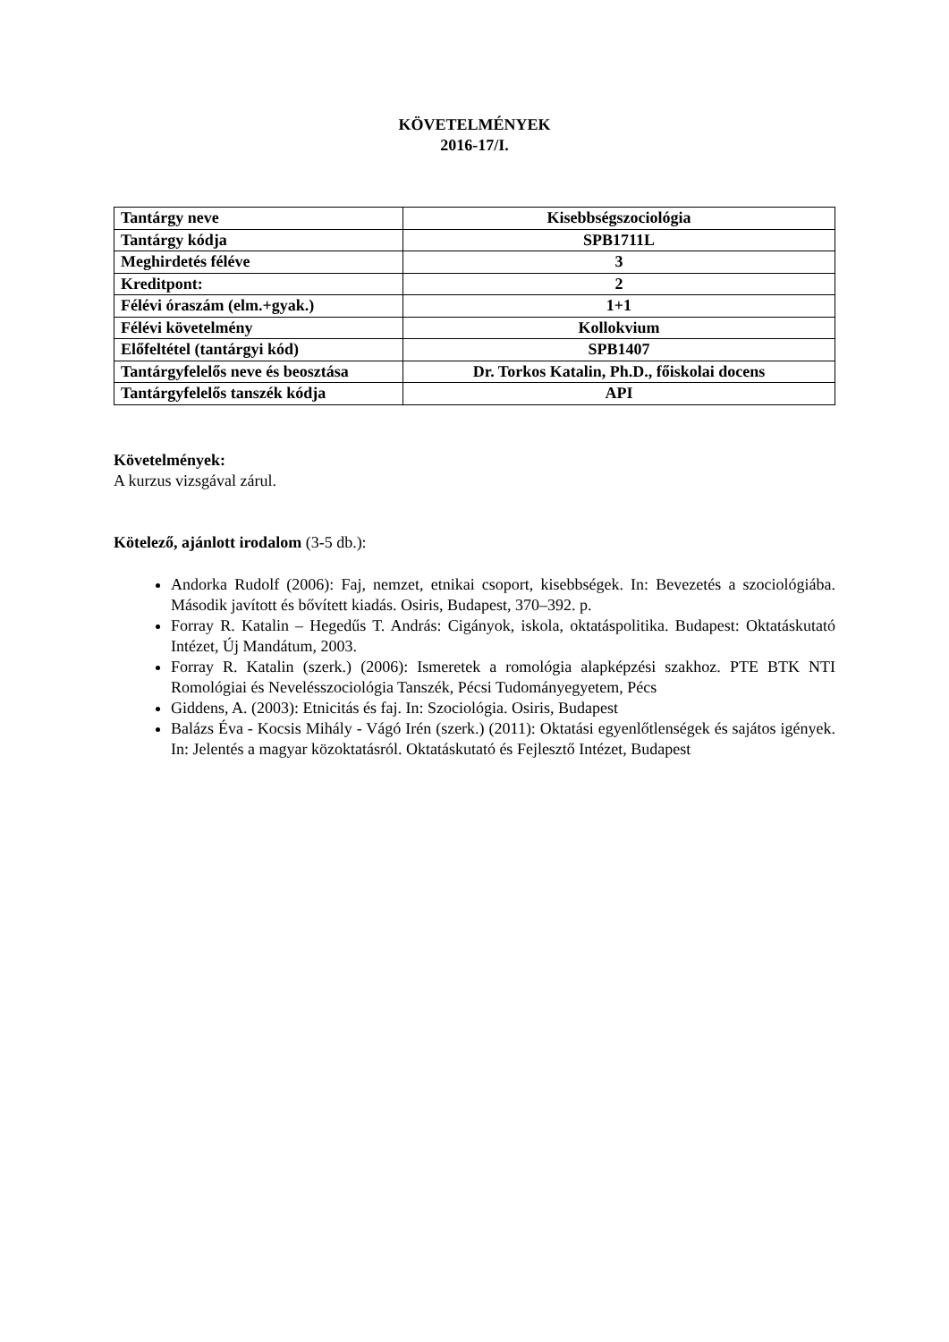KÖVETELMÉNYEK
2016-17/I.
| Tantárgy neve | Kisebbségszociológia |
| Tantárgy kódja | SPB1711L |
| Meghirdetés féléve | 3 |
| Kreditpont: | 2 |
| Félévi óraszám (elm.+gyak.) | 1+1 |
| Félévi követelmény | Kollokvium |
| Előfeltétel (tantárgyi kód) | SPB1407 |
| Tantárgyfelelős neve és beosztása | Dr. Torkos Katalin, Ph.D., főiskolai docens |
| Tantárgyfelelős tanszék kódja | API |
Követelmények:
A kurzus vizsgával zárul.
Kötelező, ajánlott irodalom (3-5 db.):
Andorka Rudolf (2006): Faj, nemzet, etnikai csoport, kisebbségek. In: Bevezetés a szociológiába. Második javított és bővített kiadás. Osiris, Budapest, 370–392. p.
Forray R. Katalin – Hegedűs T. András: Cigányok, iskola, oktatáspolitika. Budapest: Oktatáskutató Intézet, Új Mandátum, 2003.
Forray R. Katalin (szerk.) (2006): Ismeretek a romológia alapképzési szakhoz. PTE BTK NTI Romológiai és Nevelésszociológia Tanszék, Pécsi Tudományegyetem, Pécs
Giddens, A. (2003): Etnicitás és faj. In: Szociológia. Osiris, Budapest
Balázs Éva - Kocsis Mihály - Vágó Irén (szerk.) (2011): Oktatási egyenlőtlenségek és sajátos igények. In: Jelentés a magyar közoktatásról. Oktatáskutató és Fejlesztő Intézet, Budapest